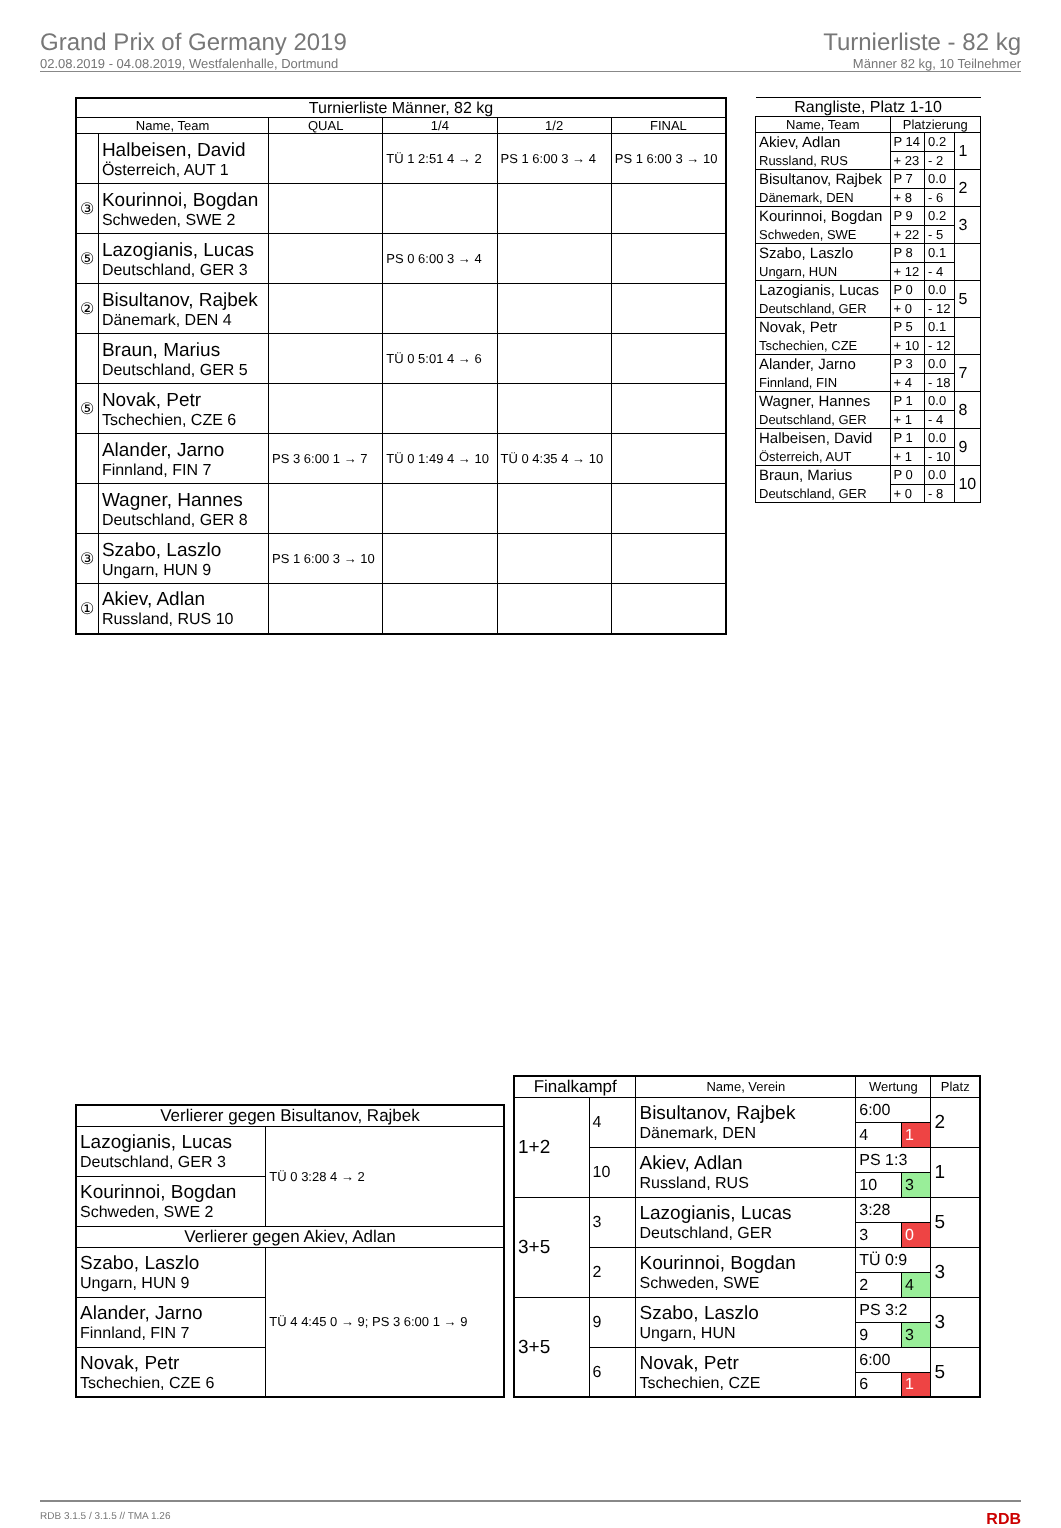Grand Prix of Germany 2019
02.08.2019 - 04.08.2019, Westfalenhalle, Dortmund
Turnierliste - 82 kg
Männer 82 kg, 10 Teilnehmer
| Turnierliste Männer, 82 kg | | | | | |
| --- | --- | --- | --- | --- | --- |
| Name, Team | | QUAL | 1/4 | 1/2 | FINAL |
| | Halbeisen, David Österreich, AUT 1 | | TÜ 1 2:51 4 → 2 | PS 1 6:00 3 → 4 | PS 1 6:00 3 → 10 |
| ③ | Kourinnoi, Bogdan Schweden, SWE 2 | | | | |
| ⑤ | Lazogianis, Lucas Deutschland, GER 3 | | PS 0 6:00 3 → 4 | | |
| ② | Bisultanov, Rajbek Dänemark, DEN 4 | | | | |
| | Braun, Marius Deutschland, GER 5 | | TÜ 0 5:01 4 → 6 | | |
| ⑤ | Novak, Petr Tschechien, CZE 6 | | | | |
| | Alander, Jarno Finnland, FIN 7 | PS 3 6:00 1 → 7 | TÜ 0 1:49 4 → 10 | TÜ 0 4:35 4 → 10 | |
| | Wagner, Hannes Deutschland, GER 8 | | | | |
| ③ | Szabo, Laszlo Ungarn, HUN 9 | PS 1 6:00 3 → 10 | | | |
| ① | Akiev, Adlan Russland, RUS 10 | | | | |
| Rangliste, Platz 1-10 | | | |
| --- | --- | --- | --- |
| Name, Team | Platzierung | | |
| Akiev, Adlan Russland, RUS | P 14 | 0.2 | 1 |
| | + 23 | - 2 | |
| Bisultanov, Rajbek Dänemark, DEN | P 7 | 0.0 | 2 |
| | + 8 | - 6 | |
| Kourinnoi, Bogdan Schweden, SWE | P 9 | 0.2 | 3 |
| | + 22 | - 5 | |
| Szabo, Laszlo Ungarn, HUN | P 8 | 0.1 | |
| | + 12 | - 4 | |
| Lazogianis, Lucas Deutschland, GER | P 0 | 0.0 | 5 |
| | + 0 | - 12 | |
| Novak, Petr Tschechien, CZE | P 5 | 0.1 | |
| | + 10 | - 12 | |
| Alander, Jarno Finnland, FIN | P 3 | 0.0 | 7 |
| | + 4 | - 18 | |
| Wagner, Hannes Deutschland, GER | P 1 | 0.0 | 8 |
| | + 1 | - 4 | |
| Halbeisen, David Österreich, AUT | P 1 | 0.0 | 9 |
| | + 1 | - 10 | |
| Braun, Marius Deutschland, GER | P 0 | 0.0 | 10 |
| | + 0 | - 8 | |
| Verlierer gegen Bisultanov, Rajbek | |
| --- | --- |
| Lazogianis, Lucas Deutschland, GER 3 | TÜ 0 3:28 4 → 2 |
| Kourinnoi, Bogdan Schweden, SWE 2 | |
| Verlierer gegen Akiev, Adlan | |
| Szabo, Laszlo Ungarn, HUN 9 | TÜ 4 4:45 0 → 9; PS 3 6:00 1 → 9 |
| Alander, Jarno Finnland, FIN 7 | |
| Novak, Petr Tschechien, CZE 6 | |
| Finalkampf | | Name, Verein | Wertung | | Platz |
| --- | --- | --- | --- | --- | --- |
| 1+2 | 4 | Bisultanov, Rajbek Dänemark, DEN | 6:00 | | 2 |
| | | | 4 | 1 | |
| | 10 | Akiev, Adlan Russland, RUS | PS 1:3 | | 1 |
| | | | 10 | 3 | |
| 3+5 | 3 | Lazogianis, Lucas Deutschland, GER | 3:28 | | 5 |
| | | | 3 | 0 | |
| | 2 | Kourinnoi, Bogdan Schweden, SWE | TÜ 0:9 | | 3 |
| | | | 2 | 4 | |
| 3+5 | 9 | Szabo, Laszlo Ungarn, HUN | PS 3:2 | | 3 |
| | | | 9 | 3 | |
| | 6 | Novak, Petr Tschechien, CZE | 6:00 | | 5 |
| | | | 6 | 1 | |
RDB 3.1.5 / 3.1.5 // TMA 1.26 RDB